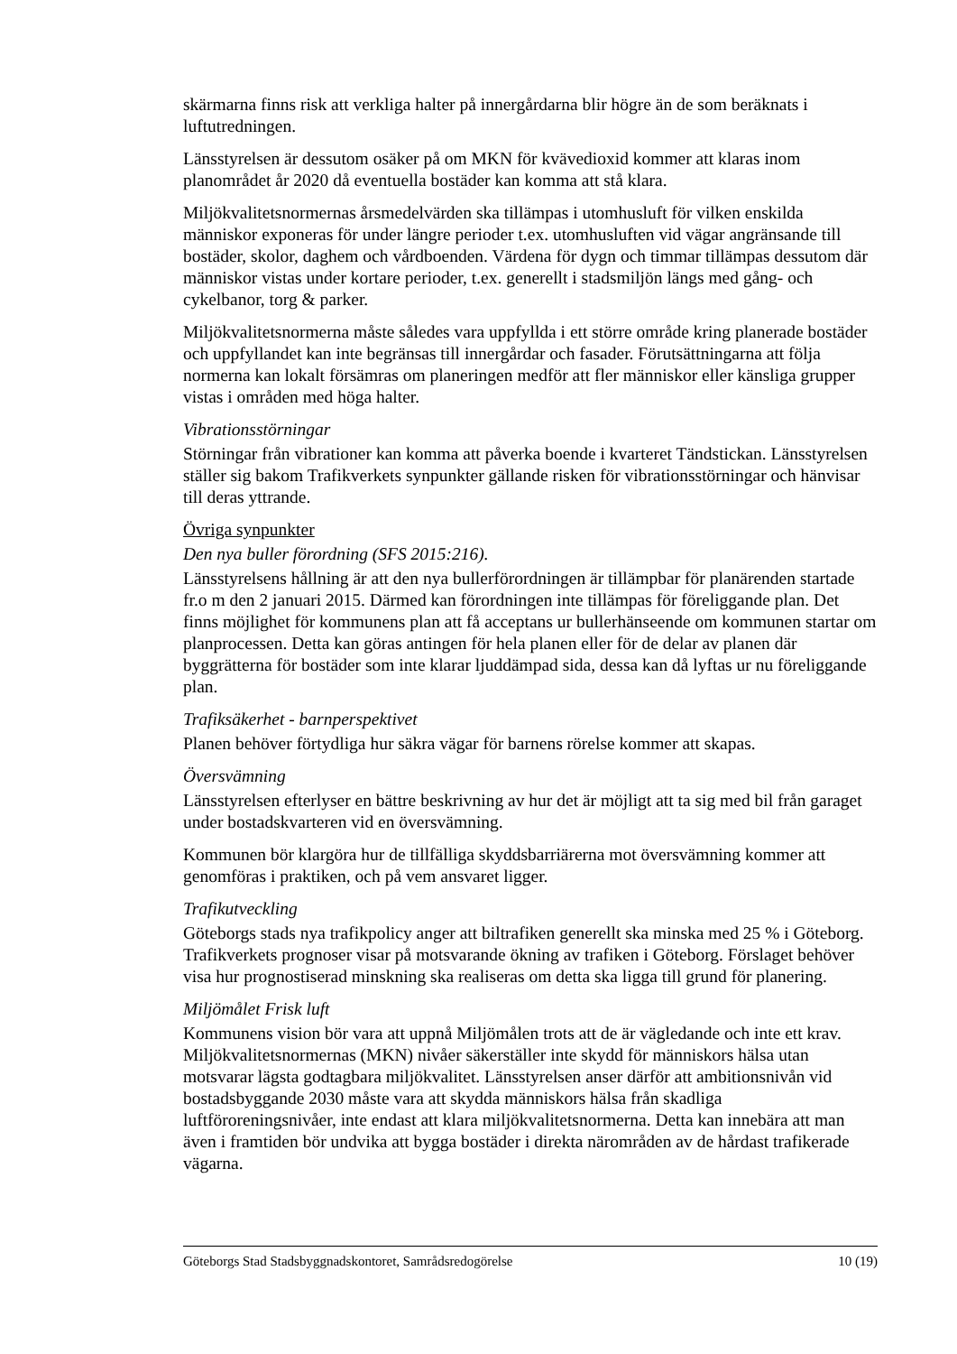skärmarna finns risk att verkliga halter på innergårdarna blir högre än de som beräknats i luftutredningen.
Länsstyrelsen är dessutom osäker på om MKN för kvävedioxid kommer att klaras inom planområdet år 2020 då eventuella bostäder kan komma att stå klara.
Miljökvalitetsnormernas årsmedelvärden ska tillämpas i utomhusluft för vilken enskilda människor exponeras för under längre perioder t.ex. utomhusluften vid vägar angränsande till bostäder, skolor, daghem och vårdboenden. Värdena för dygn och timmar tillämpas dessutom där människor vistas under kortare perioder, t.ex. generellt i stadsmiljön längs med gång- och cykelbanor, torg & parker.
Miljökvalitetsnormerna måste således vara uppfyllda i ett större område kring planerade bostäder och uppfyllandet kan inte begränsas till innergårdar och fasader. Förutsättningarna att följa normerna kan lokalt försämras om planeringen medför att fler människor eller känsliga grupper vistas i områden med höga halter.
Vibrationsstörningar
Störningar från vibrationer kan komma att påverka boende i kvarteret Tändstickan. Länsstyrelsen ställer sig bakom Trafikverkets synpunkter gällande risken för vibrationsstörningar och hänvisar till deras yttrande.
Övriga synpunkter
Den nya buller förordning (SFS 2015:216).
Länsstyrelsens hållning är att den nya bullerförordningen är tillämpbar för planärenden startade fr.o m den 2 januari 2015. Därmed kan förordningen inte tillämpas för föreliggande plan. Det finns möjlighet för kommunens plan att få acceptans ur bullerhänseende om kommunen startar om planprocessen. Detta kan göras antingen för hela planen eller för de delar av planen där byggrätterna för bostäder som inte klarar ljuddämpad sida, dessa kan då lyftas ur nu föreliggande plan.
Trafiksäkerhet - barnperspektivet
Planen behöver förtydliga hur säkra vägar för barnens rörelse kommer att skapas.
Översvämning
Länsstyrelsen efterlyser en bättre beskrivning av hur det är möjligt att ta sig med bil från garaget under bostadskvarteren vid en översvämning.
Kommunen bör klargöra hur de tillfälliga skyddsbarriärerna mot översvämning kommer att genomföras i praktiken, och på vem ansvaret ligger.
Trafikutveckling
Göteborgs stads nya trafikpolicy anger att biltrafiken generellt ska minska med 25 % i Göteborg. Trafikverkets prognoser visar på motsvarande ökning av trafiken i Göteborg. Förslaget behöver visa hur prognostiserad minskning ska realiseras om detta ska ligga till grund för planering.
Miljömålet Frisk luft
Kommunens vision bör vara att uppnå Miljömålen trots att de är vägledande och inte ett krav. Miljökvalitetsnormernas (MKN) nivåer säkerställer inte skydd för människors hälsa utan motsvarar lägsta godtagbara miljökvalitet. Länsstyrelsen anser därför att ambitionsnivån vid bostadsbyggande 2030 måste vara att skydda människors hälsa från skadliga luftföroreningsnivåer, inte endast att klara miljökvalitetsnormerna. Detta kan innebära att man även i framtiden bör undvika att bygga bostäder i direkta närområden av de hårdast trafikerade vägarna.
Göteborgs Stad Stadsbyggnadskontoret, Samrådsredogörelse 10 (19)